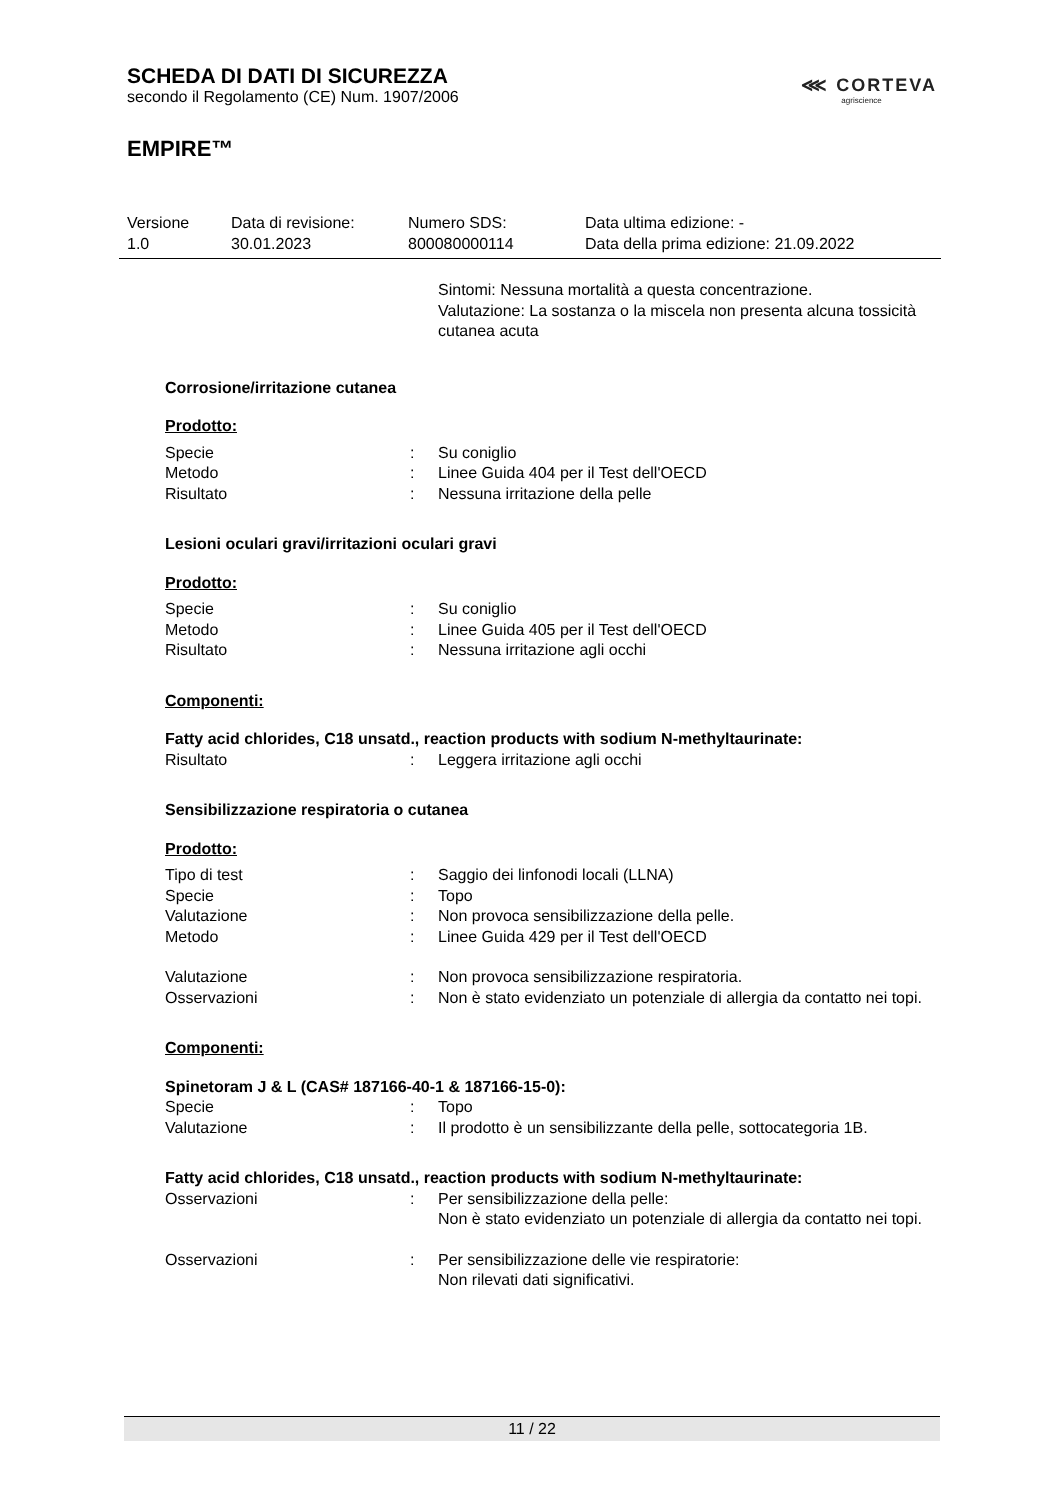SCHEDA DI DATI DI SICUREZZA
secondo il Regolamento (CE) Num. 1907/2006
EMPIRE™
⋘ CORTEVA
agriscience
Versione
1.0
Data di revisione:
30.01.2023
Numero SDS:
800080000114
Data ultima edizione: -
Data della prima edizione: 21.09.2022
Sintomi: Nessuna mortalità a questa concentrazione.
Valutazione: La sostanza o la miscela non presenta alcuna tossicità cutanea acuta
Corrosione/irritazione cutanea
Prodotto:
Specie: Su coniglio
Metodo: Linee Guida 404 per il Test dell'OECD
Risultato: Nessuna irritazione della pelle
Lesioni oculari gravi/irritazioni oculari gravi
Prodotto:
Specie: Su coniglio
Metodo: Linee Guida 405 per il Test dell'OECD
Risultato: Nessuna irritazione agli occhi
Componenti:
Fatty acid chlorides, C18 unsatd., reaction products with sodium N-methyltaurinate:
Risultato: Leggera irritazione agli occhi
Sensibilizzazione respiratoria o cutanea
Prodotto:
Tipo di test: Saggio dei linfonodi locali (LLNA)
Specie: Topo
Valutazione: Non provoca sensibilizzazione della pelle.
Metodo: Linee Guida 429 per il Test dell'OECD
Valutazione: Non provoca sensibilizzazione respiratoria.
Osservazioni: Non è stato evidenziato un potenziale di allergia da contatto nei topi.
Componenti:
Spinetoram J & L (CAS# 187166-40-1 & 187166-15-0):
Specie: Topo
Valutazione: Il prodotto è un sensibilizzante della pelle, sottocategoria 1B.
Fatty acid chlorides, C18 unsatd., reaction products with sodium N-methyltaurinate:
Osservazioni: Per sensibilizzazione della pelle:
Non è stato evidenziato un potenziale di allergia da contatto nei topi.
Osservazioni: Per sensibilizzazione delle vie respiratorie:
Non rilevati dati significativi.
11 / 22